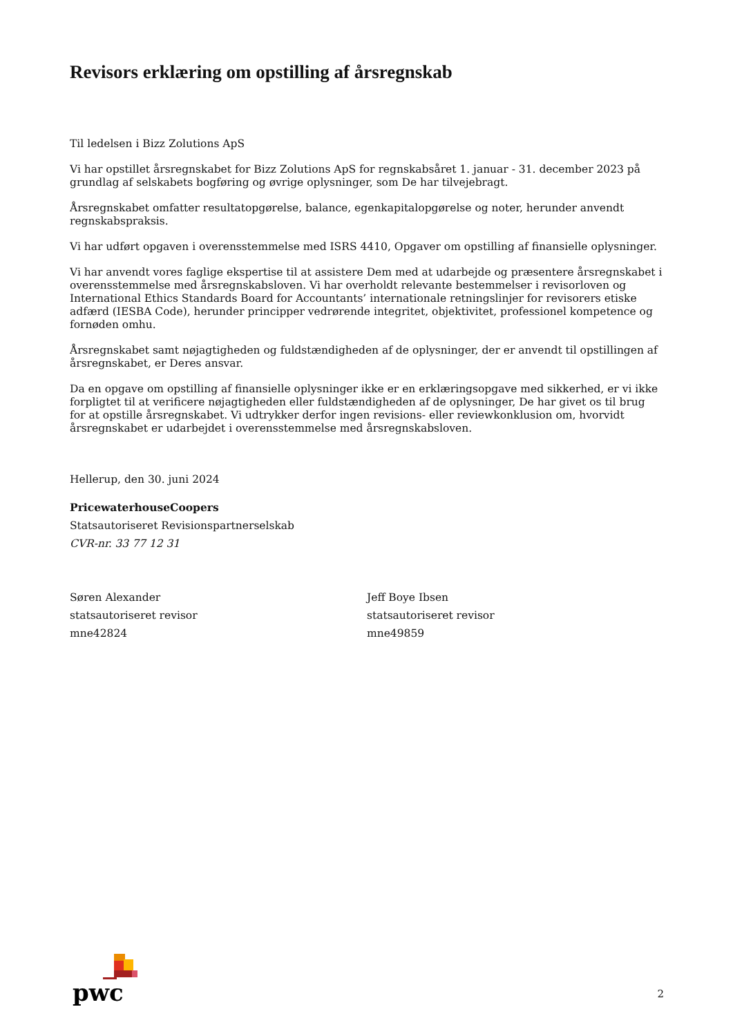Revisors erklæring om opstilling af årsregnskab
Til ledelsen i Bizz Zolutions ApS
Vi har opstillet årsregnskabet for Bizz Zolutions ApS for regnskabsåret 1. januar - 31. december 2023 på grundlag af selskabets bogføring og øvrige oplysninger, som De har tilvejebragt.
Årsregnskabet omfatter resultatopgørelse, balance, egenkapitalopgørelse og noter, herunder anvendt regnskabspraksis.
Vi har udført opgaven i overensstemmelse med ISRS 4410, Opgaver om opstilling af finansielle oplysninger.
Vi har anvendt vores faglige ekspertise til at assistere Dem med at udarbejde og præsentere årsregnskabet i overensstemmelse med årsregnskabsloven. Vi har overholdt relevante bestemmelser i revisorloven og International Ethics Standards Board for Accountants’ internationale retningslinjer for revisorers etiske adfærd (IESBA Code), herunder principper vedrørende integritet, objektivitet, professionel kompetence og fornøden omhu.
Årsregnskabet samt nøjagtigheden og fuldstændigheden af de oplysninger, der er anvendt til opstillingen af årsregnskabet, er Deres ansvar.
Da en opgave om opstilling af finansielle oplysninger ikke er en erklæringsopgave med sikkerhed, er vi ikke forpligtet til at verificere nøjagtigheden eller fuldstændigheden af de oplysninger, De har givet os til brug for at opstille årsregnskabet. Vi udtrykker derfor ingen revisions- eller reviewkonklusion om, hvorvidt årsregnskabet er udarbejdet i overensstemmelse med årsregnskabsloven.
Hellerup, den 30. juni 2024
PricewaterhouseCoopers
Statsautoriseret Revisionspartnerselskab
CVR-nr. 33 77 12 31
Søren Alexander
statsautoriseret revisor
mne42824
Jeff Boye Ibsen
statsautoriseret revisor
mne49859
pwc
2